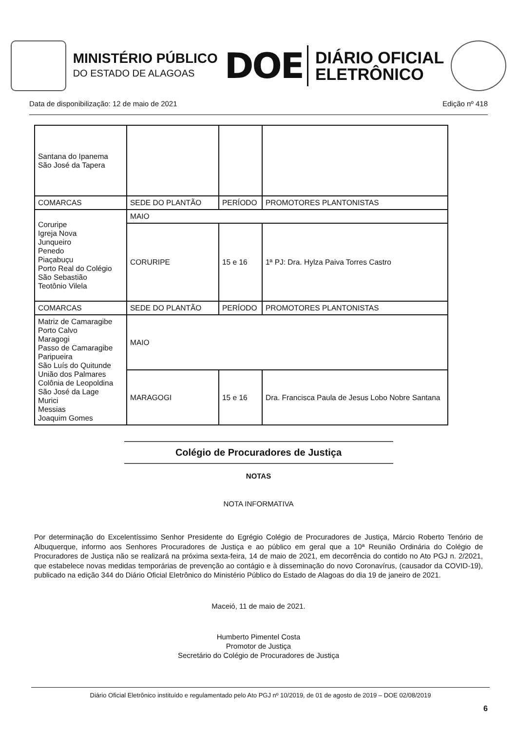MINISTÉRIO PÚBLICO
DO ESTADO DE ALAGOAS
DOE
DIÁRIO OFICIAL
ELETRÔNICO
Data de disponibilização: 12 de maio de 2021 Edição nº 418
| Santana do Ipanema São José da Tapera | | | |
| COMARCAS | SEDE DO PLANTÃO | PERÍODO | PROMOTORES PLANTONISTAS |
| Coruripe Igreja Nova Junqueiro Penedo Piaçabuçu Porto Real do Colégio São Sebastião Teotônio Vilela | MAIO | | |
| | CORURIPE | 15 e 16 | 1ª PJ: Dra. Hylza Paiva Torres Castro |
| COMARCAS | SEDE DO PLANTÃO | PERÍODO | PROMOTORES PLANTONISTAS |
| Matriz de Camaragibe Porto Calvo Maragogi Passo de Camaragibe Paripueira São Luís do Quitunde União dos Palmares Colônia de Leopoldina São José da Lage Murici Messias Joaquim Gomes | MAIO | | |
| | MARAGOGI | 15 e 16 | Dra. Francisca Paula de Jesus Lobo Nobre Santana |
Colégio de Procuradores de Justiça
NOTAS
NOTA INFORMATIVA
Por determinação do Excelentíssimo Senhor Presidente do Egrégio Colégio de Procuradores de Justiça, Márcio Roberto Tenório de Albuquerque, informo aos Senhores Procuradores de Justiça e ao público em geral que a 10ª Reunião Ordinária do Colégio de Procuradores de Justiça não se realizará na próxima sexta-feira, 14 de maio de 2021, em decorrência do contido no Ato PGJ n. 2/2021, que estabelece novas medidas temporárias de prevenção ao contágio e à disseminação do novo Coronavírus, (causador da COVID-19), publicado na edição 344 do Diário Oficial Eletrônico do Ministério Público do Estado de Alagoas do dia 19 de janeiro de 2021.
Maceió, 11 de maio de 2021.
Humberto Pimentel Costa
Promotor de Justiça
Secretário do Colégio de Procuradores de Justiça
Diário Oficial Eletrônico instituído e regulamentado pelo Ato PGJ nº 10/2019, de 01 de agosto de 2019 – DOE 02/08/2019
6